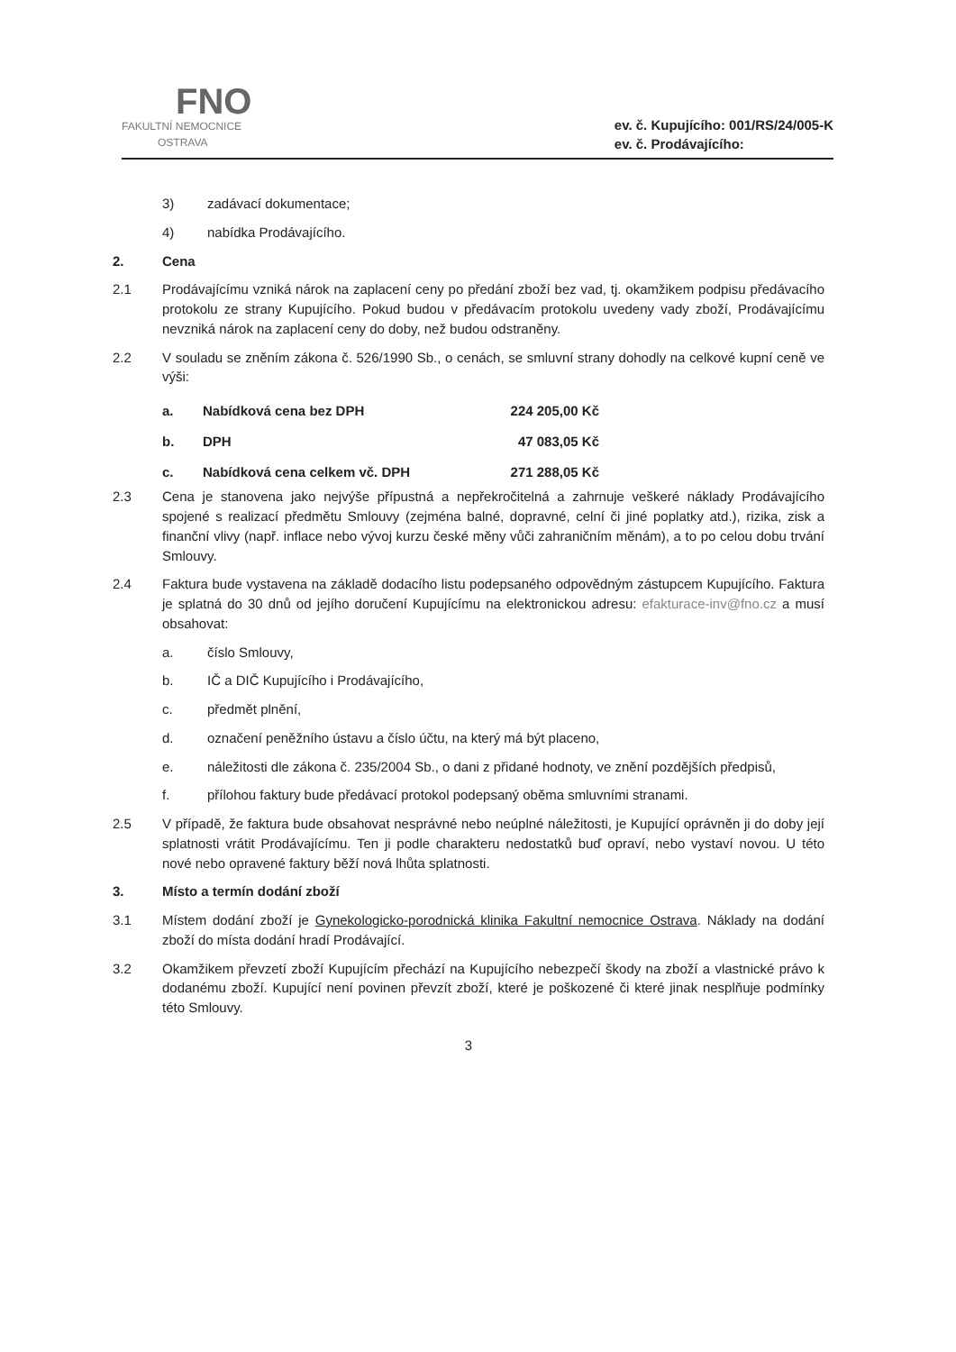FNO
FAKULTNÍ NEMOCNICE
OSTRAVA
ev. č. Kupujícího: 001/RS/24/005-K
ev. č. Prodávajícího:
3) zadávací dokumentace;
4) nabídka Prodávajícího.
2. Cena
2.1 Prodávajícímu vzniká nárok na zaplacení ceny po předání zboží bez vad, tj. okamžikem podpisu předávacího protokolu ze strany Kupujícího. Pokud budou v předávacím protokolu uvedeny vady zboží, Prodávajícímu nevzniká nárok na zaplacení ceny do doby, než budou odstraněny.
2.2 V souladu se zněním zákona č. 526/1990 Sb., o cenách, se smluvní strany dohodly na celkové kupní ceně ve výši:
| a. | Nabídková cena bez DPH | 224 205,00 Kč |
| b. | DPH | 47 083,05 Kč |
| c. | Nabídková cena celkem vč. DPH | 271 288,05 Kč |
2.3 Cena je stanovena jako nejvýše přípustná a nepřekročitelná a zahrnuje veškeré náklady Prodávajícího spojené s realizací předmětu Smlouvy (zejména balné, dopravné, celní či jiné poplatky atd.), rizika, zisk a finanční vlivy (např. inflace nebo vývoj kurzu české měny vůči zahraničním měnám), a to po celou dobu trvání Smlouvy.
2.4 Faktura bude vystavena na základě dodacího listu podepsaného odpovědným zástupcem Kupujícího. Faktura je splatná do 30 dnů od jejího doručení Kupujícímu na elektronickou adresu: efakturace-inv@fno.cz a musí obsahovat:
a. číslo Smlouvy,
b. IČ a DIČ Kupujícího i Prodávajícího,
c. předmět plnění,
d. označení peněžního ústavu a číslo účtu, na který má být placeno,
e. náležitosti dle zákona č. 235/2004 Sb., o dani z přidané hodnoty, ve znění pozdějších předpisů,
f. přílohou faktury bude předávací protokol podepsaný oběma smluvními stranami.
2.5 V případě, že faktura bude obsahovat nesprávné nebo neúplné náležitosti, je Kupující oprávněn ji do doby její splatnosti vrátit Prodávajícímu. Ten ji podle charakteru nedostatků buď opraví, nebo vystaví novou. U této nové nebo opravené faktury běží nová lhůta splatnosti.
3. Místo a termín dodání zboží
3.1 Místem dodání zboží je Gynekologicko-porodnická klinika Fakultní nemocnice Ostrava. Náklady na dodání zboží do místa dodání hradí Prodávající.
3.2 Okamžikem převzetí zboží Kupujícím přechází na Kupujícího nebezpečí škody na zboží a vlastnické právo k dodanému zboží. Kupující není povinen převzít zboží, které je poškozené či které jinak nesplňuje podmínky této Smlouvy.
3